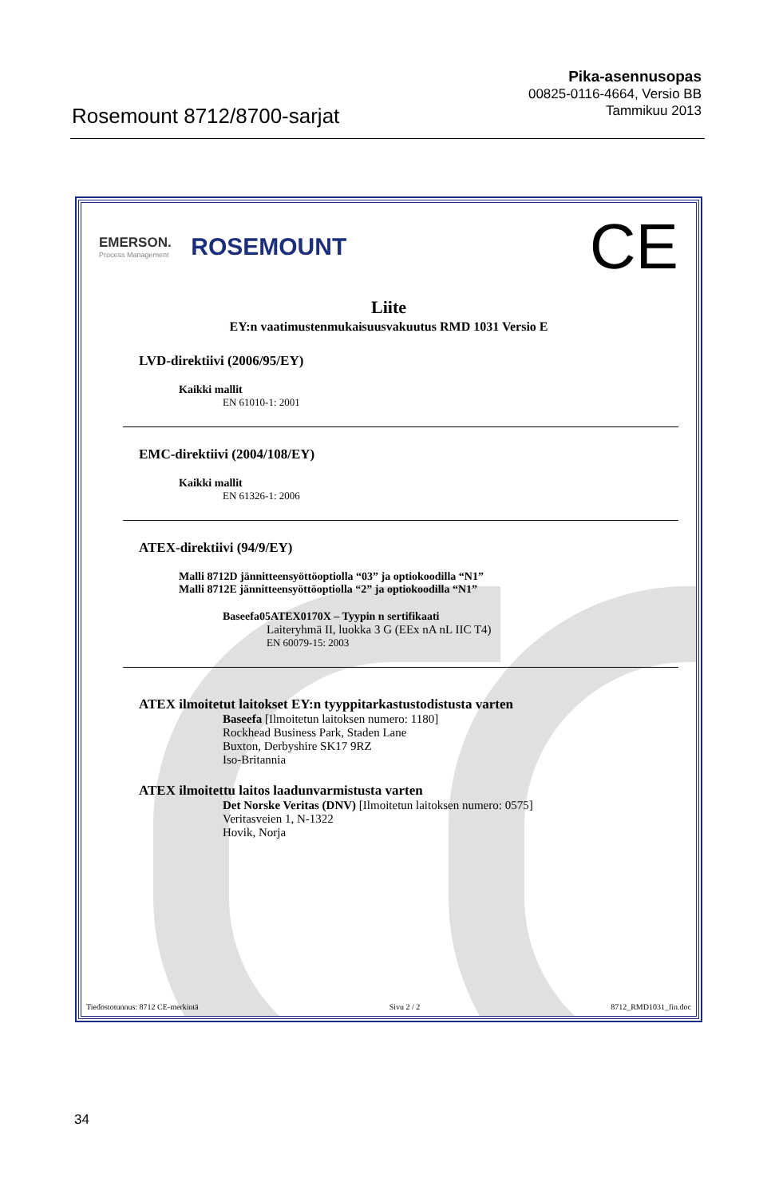Rosemount 8712/8700-sarjat
Pika-asennusopas
00825-0116-4664, Versio BB
Tammikuu 2013
EMERSON.
Process Management
ROSEMOUNT
CE
Liite
EY:n vaatimustenmukaisuusvakuutus RMD 1031 Versio E
LVD-direktiivi (2006/95/EY)
Kaikki mallit
EN 61010-1: 2001
EMC-direktiivi (2004/108/EY)
Kaikki mallit
EN 61326-1: 2006
ATEX-direktiivi (94/9/EY)
Malli 8712D jännitteensyöttöoptiolla “03” ja optiokoodilla “N1”
Malli 8712E jännitteensyöttöoptiolla “2” ja optiokoodilla “N1”
Baseefa05ATEX0170X – Tyypin n sertifikaati
Laiteryhmä II, luokka 3 G (EEx nA nL IIC T4)
EN 60079-15: 2003
ATEX ilmoitetut laitokset EY:n tyyppitarkastustodistusta varten
Baseefa [Ilmoitetun laitoksen numero: 1180]
Rockhead Business Park, Staden Lane
Buxton, Derbyshire SK17 9RZ
Iso-Britannia
ATEX ilmoitettu laitos laadunvarmistusta varten
Det Norske Veritas (DNV) [Ilmoitetun laitoksen numero: 0575]
Veritasveien 1, N-1322
Hovik, Norja
Tiedostotunnus: 8712 CE-merkintä Sivu 2 / 2 8712_RMD1031_fin.doc
34